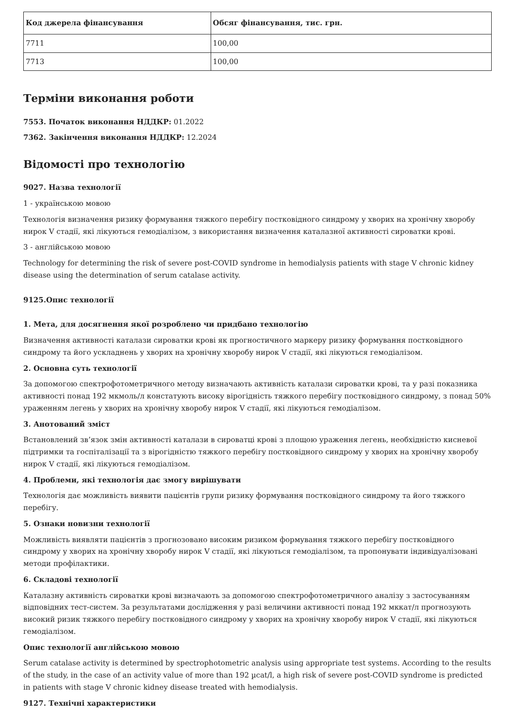| Код джерела фінансування | Обсяг фінансування, тис. грн. |
| --- | --- |
| 7711 | 100,00 |
| 7713 | 100,00 |
Терміни виконання роботи
7553. Початок виконання НДДКР: 01.2022
7362. Закінчення виконання НДДКР: 12.2024
Відомості про технологію
9027. Назва технології
1 - українською мовою
Технологія визначення ризику формування тяжкого перебігу постковідного синдрому у хворих на хронічну хворобу нирок V стадії, які лікуються гемодіалізом, з використання визначення каталазної активності сироватки крові.
3 - англійською мовою
Technology for determining the risk of severe post-COVID syndrome in hemodialysis patients with stage V chronic kidney disease using the determination of serum catalase activity.
9125.Опис технології
1. Мета, для досягнення якої розроблено чи придбано технологію
Визначення активності каталази сироватки крові як прогностичного маркеру ризику формування постковідного синдрому та його ускладнень у хворих на хронічну хворобу нирок V стадії, які лікуються гемодіалізом.
2. Основна суть технології
За допомогою спектрофотометричного методу визначають активність каталази сироватки крові, та у разі показника активності понад 192 мкмоль/л констатують високу вірогідність тяжкого перебігу постковідного синдрому, з понад 50% ураженням легень у хворих на хронічну хворобу нирок V стадії, які лікуються гемодіалізом.
3. Анотований зміст
Встановлений зв’язок змін активності каталази в сироватці крові з площою ураження легень, необхідністю кисневої підтримки та госпіталізації та з вірогідністю тяжкого перебігу постковідного синдрому у хворих на хронічну хворобу нирок V стадії, які лікуються гемодіалізом.
4. Проблеми, які технологія дає змогу вирішувати
Технологія дає можливість виявити пацієнтів групи ризику формування постковідного синдрому та його тяжкого перебігу.
5. Ознаки новизни технології
Можливість виявляти пацієнтів з прогнозовано високим ризиком формування тяжкого перебігу постковідного синдрому у хворих на хронічну хворобу нирок V стадії, які лікуються гемодіалізом, та пропонувати індивідуалізовані методи профілактики.
6. Складові технології
Каталазну активність сироватки крові визначають за допомогою спектрофотометричного аналізу з застосуванням відповідних тест-систем. За результатами дослідження у разі величини активності понад 192 мккат/л прогнозують високий ризик тяжкого перебігу постковідного синдрому у хворих на хронічну хворобу нирок V стадії, які лікуються гемодіалізом.
Опис технології англійською мовою
Serum catalase activity is determined by spectrophotometric analysis using appropriate test systems. According to the results of the study, in the case of an activity value of more than 192 µcat/l, a high risk of severe post-COVID syndrome is predicted in patients with stage V chronic kidney disease treated with hemodialysis.
9127. Технічні характеристики